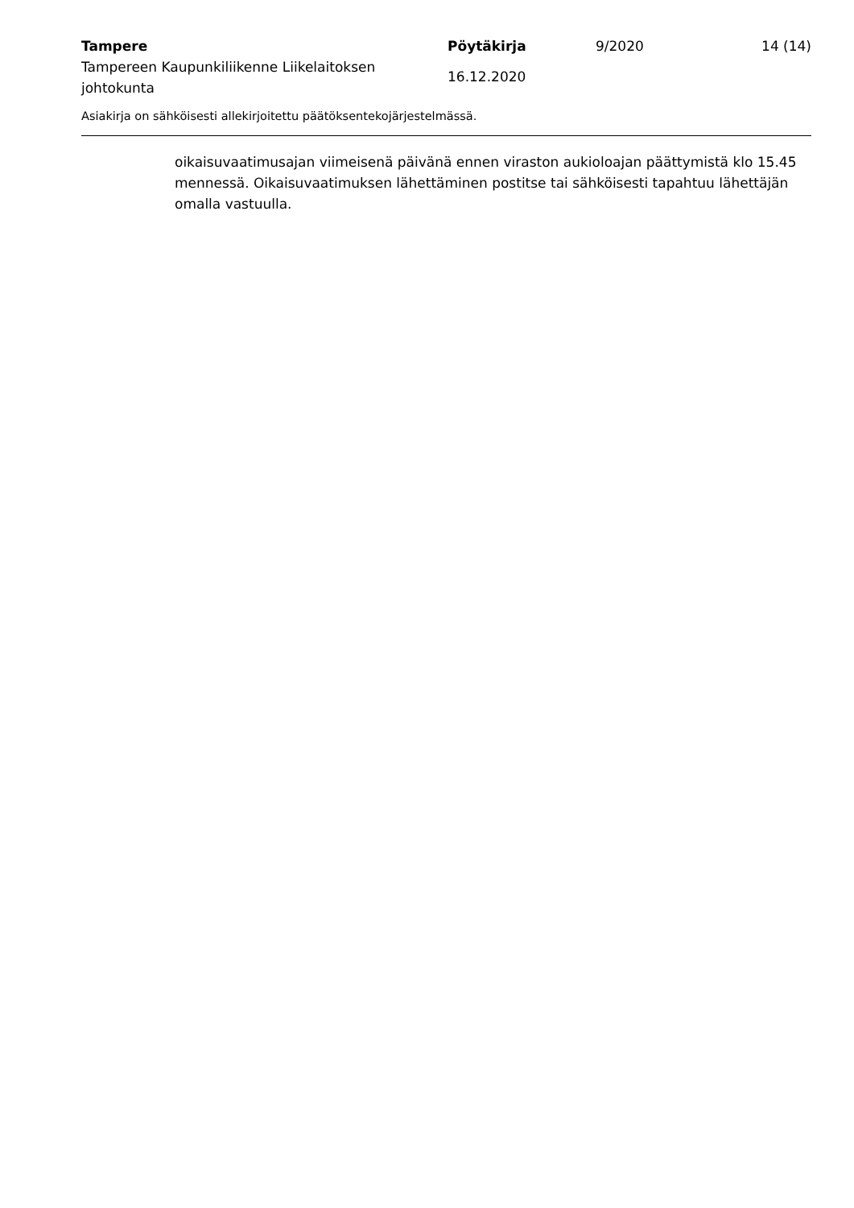| Tampere | Pöytäkirja | 9/2020 | 14 (14) |
| Tampereen Kaupunkiliikenne Liikelaitoksen johtokunta | 16.12.2020 | | |
Asiakirja on sähköisesti allekirjoitettu päätöksentekojärjestelmässä.
oikaisuvaatimusajan viimeisenä päivänä ennen viraston aukioloajan päättymistä klo 15.45 mennessä. Oikaisuvaatimuksen lähettäminen postitse tai sähköisesti tapahtuu lähettäjän omalla vastuulla.